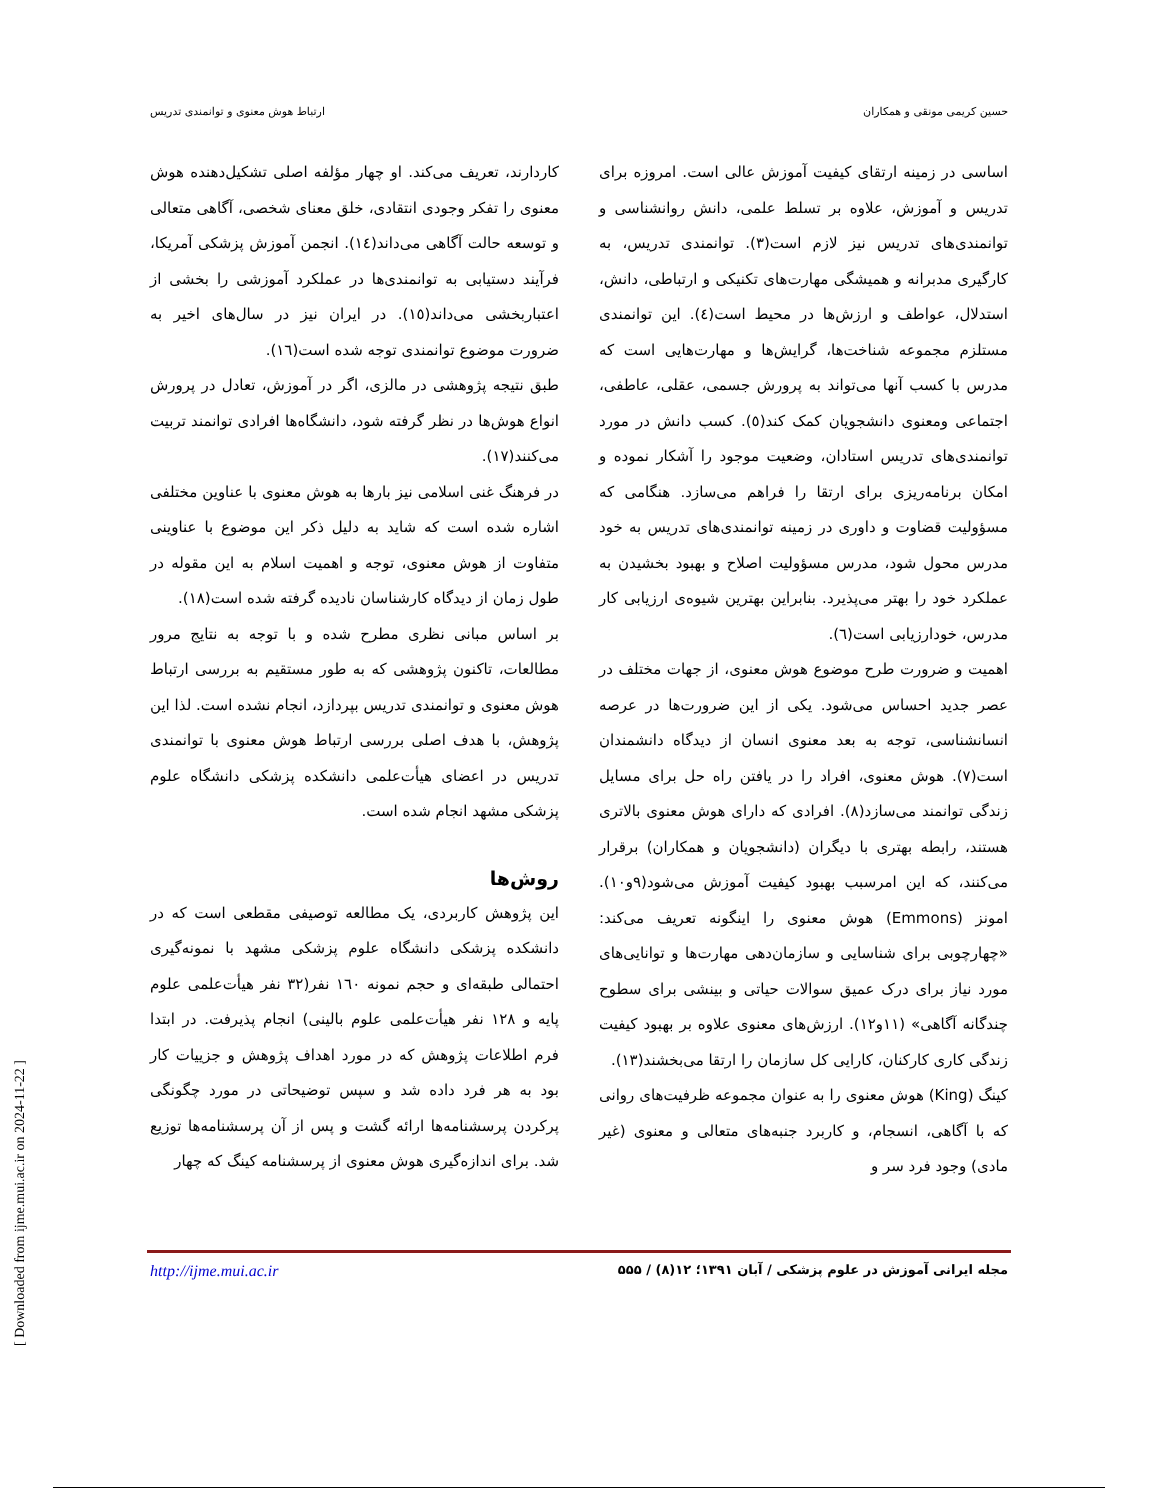حسین کریمی مونقی و همکاران ارتباط هوش معنوی و توانمندی تدریس
اساسی در زمینه ارتقای کیفیت آموزش عالی است. امروزه برای تدریس و آموزش، علاوه بر تسلط علمی، دانش روانشناسی و توانمندی‌های تدریس نیز لازم است(۳). توانمندی تدریس، به کارگیری مدبرانه و همیشگی مهارت‌های تکنیکی و ارتباطی، دانش، استدلال، عواطف و ارزش‌ها در محیط است(٤). این توانمندی مستلزم مجموعه شناخت‌ها، گرایش‌ها و مهارت‌هایی است که مدرس با کسب آنها می‌تواند به پرورش جسمی، عقلی، عاطفی، اجتماعی ومعنوی دانشجویان کمک کند(٥). کسب دانش در مورد توانمندی‌های تدریس استادان، وضعیت موجود را آشکار نموده و امکان برنامه‌ریزی برای ارتقا را فراهم می‌سازد. هنگامی که مسؤولیت قضاوت و داوری در زمینه توانمندی‌های تدریس به خود مدرس محول شود، مدرس مسؤولیت اصلاح و بهبود بخشیدن به عملکرد خود را بهتر می‌پذیرد. بنابراین بهترین شیوه‌ی ارزیابی کار مدرس، خودارزیابی است(٦).
اهمیت و ضرورت طرح موضوع هوش معنوی، از جهات مختلف در عصر جدید احساس می‌شود. یکی از این ضرورت‌ها در عرصه انسانشناسی، توجه به بعد معنوی انسان از دیدگاه دانشمندان است(۷). هوش معنوی، افراد را در یافتن راه حل برای مسایل زندگی توانمند می‌سازد(۸). افرادی که دارای هوش معنوی بالاتری هستند، رابطه بهتری با دیگران (دانشجویان و همکاران) برقرار می‌کنند، که این امرسبب بهبود کیفیت آموزش می‌شود(۹و۱۰). امونز (Emmons) هوش معنوی را اینگونه تعریف می‌کند: «چهارچوبی برای شناسایی و سازمان‌دهی مهارت‌ها و توانایی‌های مورد نیاز برای درک عمیق سوالات حیاتی و بینشی برای سطوح چندگانه آگاهی» (۱۱و۱۲). ارزش‌های معنوی علاوه بر بهبود کیفیت زندگی کاری کارکنان، کارایی کل سازمان را ارتقا می‌بخشند(۱۳).
کینگ (King) هوش معنوی را به عنوان مجموعه ظرفیت‌های روانی که با آگاهی، انسجام، و کاربرد جنبه‌های متعالی و معنوی (غیر مادی) وجود فرد سر و
کاردارند، تعریف می‌کند. او چهار مؤلفه اصلی تشکیل‌دهنده هوش معنوی را تفکر وجودی انتقادی، خلق معنای شخصی، آگاهی متعالی و توسعه حالت آگاهی می‌داند(١٤). انجمن آموزش پزشکی آمریکا، فرآیند دستیابی به توانمندی‌ها در عملکرد آموزشی را بخشی از اعتباربخشی می‌داند(١٥). در ایران نیز در سال‌های اخیر به ضرورت موضوع توانمندی توجه شده است(١٦).
طبق نتیجه پژوهشی در مالزی، اگر در آموزش، تعادل در پرورش انواع هوش‌ها در نظر گرفته شود، دانشگاه‌ها افرادی توانمند تربیت می‌کنند(١٧).
در فرهنگ غنی اسلامی نیز بارها به هوش معنوی با عناوین مختلفی اشاره شده است که شاید به دلیل ذکر این موضوع با عناوینی متفاوت از هوش معنوی، توجه و اهمیت اسلام به این مقوله در طول زمان از دیدگاه کارشناسان نادیده گرفته شده است(١٨).
بر اساس مبانی نظری مطرح شده و با توجه به نتایج مرور مطالعات، تاکنون پژوهشی که به طور مستقیم به بررسی ارتباط هوش معنوی و توانمندی تدریس بپردازد، انجام نشده است. لذا این پژوهش، با هدف اصلی بررسی ارتباط هوش معنوی با توانمندی تدریس در اعضای هیأت‌علمی دانشکده پزشکی دانشگاه علوم پزشکی مشهد انجام شده است.
روش‌ها
این پژوهش کاربردی، یک مطالعه توصیفی مقطعی است که در دانشکده پزشکی دانشگاه علوم پزشکی مشهد با نمونه‌گیری احتمالی طبقه‌ای و حجم نمونه ١٦٠ نفر(۳۲ نفر هیأت‌علمی علوم پایه و ١٢٨ نفر هیأت‌علمی علوم بالینی) انجام پذیرفت. در ابتدا فرم اطلاعات پژوهش که در مورد اهداف پژوهش و جزییات کار بود به هر فرد داده شد و سپس توضیحاتی در مورد چگونگی پرکردن پرسشنامه‌ها ارائه گشت و پس از آن پرسشنامه‌ها توزیع شد. برای اندازه‌گیری هوش معنوی از پرسشنامه کینگ که چهار
http://ijme.mui.ac.ir مجله ایرانی آموزش در علوم پزشکی / آبان ۱۳۹۱؛ ۱۲(۸) / ۵۵۵
[ Downloaded from ijme.mui.ac.ir on 2024-11-22 ]